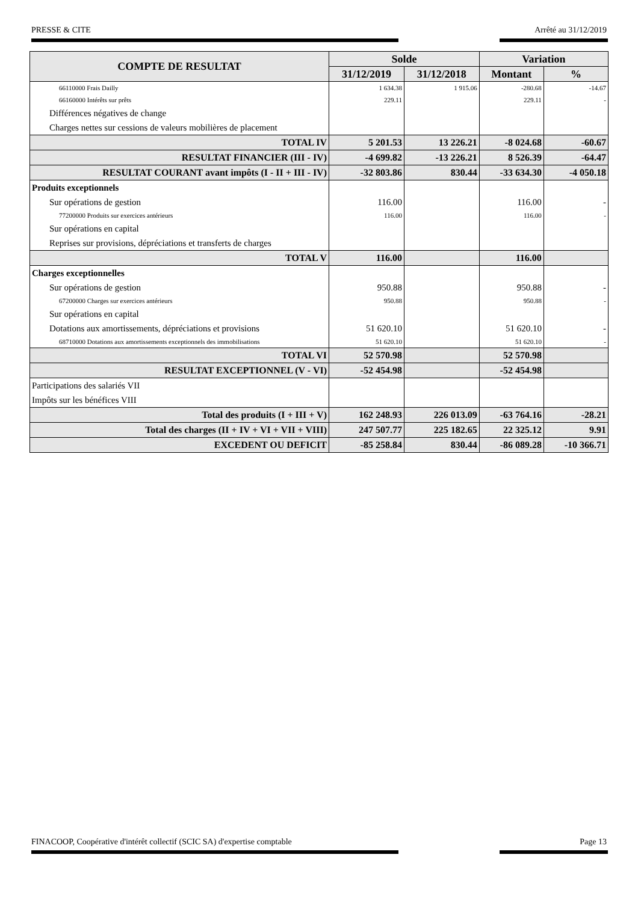PRESSE & CITE Arrêté au 31/12/2019
| COMPTE DE RESULTAT | Solde | | Variation | |
| --- | --- | --- | --- | --- |
| | 31/12/2019 | 31/12/2018 | Montant | % |
| 66110000 Frais Dailly | 1 634.38 | 1 915.06 | -280.68 | -14.67 |
| 66160000 Intérêts sur prêts | 229.11 | | 229.11 | - |
| Différences négatives de change | | | | |
| Charges nettes sur cessions de valeurs mobilières de placement | | | | |
| TOTAL IV | 5 201.53 | 13 226.21 | -8 024.68 | -60.67 |
| RESULTAT FINANCIER (III - IV) | -4 699.82 | -13 226.21 | 8 526.39 | -64.47 |
| RESULTAT COURANT avant impôts (I - II + III - IV) | -32 803.86 | 830.44 | -33 634.30 | -4 050.18 |
| Produits exceptionnels | | | | |
| Sur opérations de gestion | 116.00 | | 116.00 | - |
| 77200000 Produits sur exercices antérieurs | 116.00 | | 116.00 | - |
| Sur opérations en capital | | | | |
| Reprises sur provisions, dépréciations et transferts de charges | | | | |
| TOTAL V | 116.00 | | 116.00 | |
| Charges exceptionnelles | | | | |
| Sur opérations de gestion | 950.88 | | 950.88 | - |
| 67200000 Charges sur exercices antérieurs | 950.88 | | 950.88 | - |
| Sur opérations en capital | | | | |
| Dotations aux amortissements, dépréciations et provisions | 51 620.10 | | 51 620.10 | - |
| 68710000 Dotations aux amortissements exceptionnels des immobilisations | 51 620.10 | | 51 620.10 | - |
| TOTAL VI | 52 570.98 | | 52 570.98 | |
| RESULTAT EXCEPTIONNEL (V - VI) | -52 454.98 | | -52 454.98 | |
| Participations des salariés VII | | | | |
| Impôts sur les bénéfices VIII | | | | |
| Total des produits (I + III + V) | 162 248.93 | 226 013.09 | -63 764.16 | -28.21 |
| Total des charges (II + IV + VI + VII + VIII) | 247 507.77 | 225 182.65 | 22 325.12 | 9.91 |
| EXCEDENT OU DEFICIT | -85 258.84 | 830.44 | -86 089.28 | -10 366.71 |
FINACOOP, Coopérative d'intérêt collectif (SCIC SA) d'expertise comptable Page 13